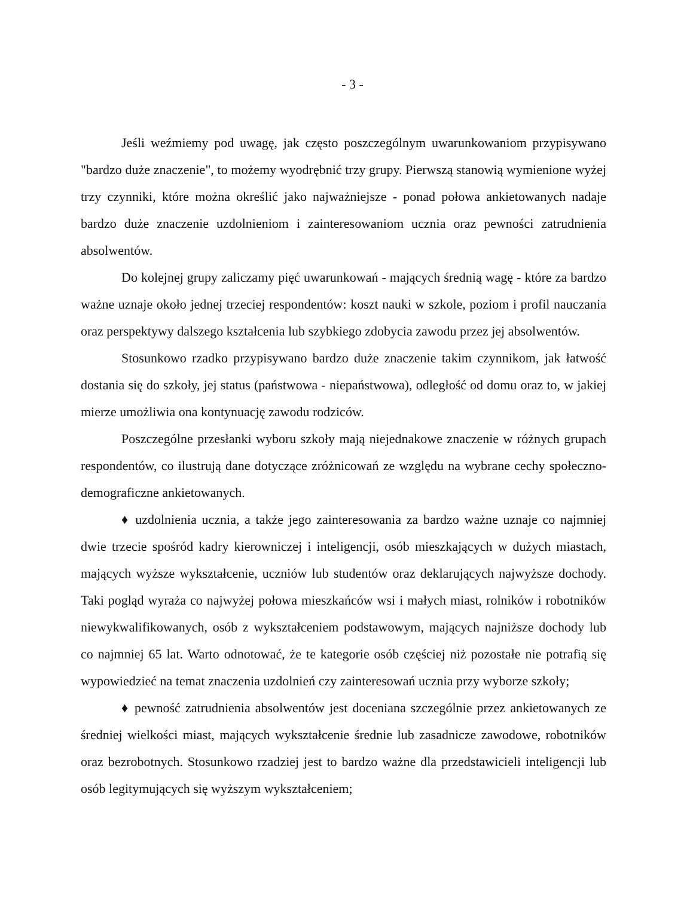- 3 -
Jeśli weźmiemy pod uwagę, jak często poszczególnym uwarunkowaniom przypisywano "bardzo duże znaczenie", to możemy wyodrębnić trzy grupy. Pierwszą stanowią wymienione wyżej trzy czynniki, które można określić jako najważniejsze - ponad połowa ankietowanych nadaje bardzo duże znaczenie uzdolnieniom i zainteresowaniom ucznia oraz pewności zatrudnienia absolwentów.
Do kolejnej grupy zaliczamy pięć uwarunkowań - mających średnią wagę - które za bardzo ważne uznaje około jednej trzeciej respondentów: koszt nauki w szkole, poziom i profil nauczania oraz perspektywy dalszego kształcenia lub szybkiego zdobycia zawodu przez jej absolwentów.
Stosunkowo rzadko przypisywano bardzo duże znaczenie takim czynnikom, jak łatwość dostania się do szkoły, jej status (państwowa - niepaństwowa), odległość od domu oraz to, w jakiej mierze umożliwia ona kontynuację zawodu rodziców.
Poszczególne przesłanki wyboru szkoły mają niejednakowe znaczenie w różnych grupach respondentów, co ilustrują dane dotyczące zróżnicowań ze względu na wybrane cechy społeczno-demograficzne ankietowanych.
♦ uzdolnienia ucznia, a także jego zainteresowania za bardzo ważne uznaje co najmniej dwie trzecie spośród kadry kierowniczej i inteligencji, osób mieszkających w dużych miastach, mających wyższe wykształcenie, uczniów lub studentów oraz deklarujących najwyższe dochody. Taki pogląd wyraża co najwyżej połowa mieszkańców wsi i małych miast, rolników i robotników niewykwalifikowanych, osób z wykształceniem podstawowym, mających najniższe dochody lub co najmniej 65 lat. Warto odnotować, że te kategorie osób częściej niż pozostałe nie potrafią się wypowiedzieć na temat znaczenia uzdolnień czy zainteresowań ucznia przy wyborze szkoły;
♦ pewność zatrudnienia absolwentów jest doceniana szczególnie przez ankietowanych ze średniej wielkości miast, mających wykształcenie średnie lub zasadnicze zawodowe, robotników oraz bezrobotnych. Stosunkowo rzadziej jest to bardzo ważne dla przedstawicieli inteligencji lub osób legitymujących się wyższym wykształceniem;